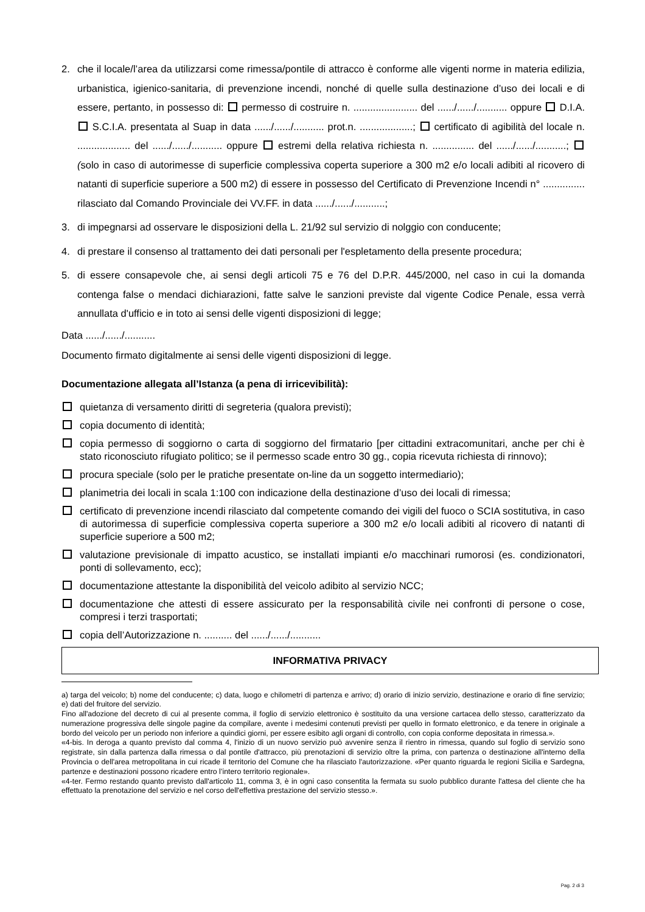2. che il locale/l’area da utilizzarsi come rimessa/pontile di attracco è conforme alle vigenti norme in materia edilizia, urbanistica, igienico-sanitaria, di prevenzione incendi, nonché di quelle sulla destinazione d’uso dei locali e di essere, pertanto, in possesso di: permesso di costruire n. ....................... del ....../....../........... oppure D.I.A. S.C.I.A. presentata al Suap in data ....../....../........... prot.n. ...................; certificato di agibilità del locale n. ................... del ....../....../........... oppure estremi della relativa richiesta n. ............... del ....../....../...........; (solo in caso di autorimesse di superficie complessiva coperta superiore a 300 m2 e/o locali adibiti al ricovero di natanti di superficie superiore a 500 m2) di essere in possesso del Certificato di Prevenzione Incendi n° ............... rilasciato dal Comando Provinciale dei VV.FF. in data ....../....../...........;
3. di impegnarsi ad osservare le disposizioni della L. 21/92 sul servizio di nolggio con conducente;
4. di prestare il consenso al trattamento dei dati personali per l'espletamento della presente procedura;
5. di essere consapevole che, ai sensi degli articoli 75 e 76 del D.P.R. 445/2000, nel caso in cui la domanda contenga false o mendaci dichiarazioni, fatte salve le sanzioni previste dal vigente Codice Penale, essa verrà annullata d'ufficio e in toto ai sensi delle vigenti disposizioni di legge;
Data ....../....../...........
Documento firmato digitalmente ai sensi delle vigenti disposizioni di legge.
Documentazione allegata all’Istanza (a pena di irricevibilità):
quietanza di versamento diritti di segreteria (qualora previsti);
copia documento di identità;
copia permesso di soggiorno o carta di soggiorno del firmatario [per cittadini extracomunitari, anche per chi è stato riconosciuto rifugiato politico; se il permesso scade entro 30 gg., copia ricevuta richiesta di rinnovo);
procura speciale (solo per le pratiche presentate on-line da un soggetto intermediario);
planimetria dei locali in scala 1:100 con indicazione della destinazione d’uso dei locali di rimessa;
certificato di prevenzione incendi rilasciato dal competente comando dei vigili del fuoco o SCIA sostitutiva, in caso di autorimessa di superficie complessiva coperta superiore a 300 m2 e/o locali adibiti al ricovero di natanti di superficie superiore a 500 m2;
valutazione previsionale di impatto acustico, se installati impianti e/o macchinari rumorosi (es. condizionatori, ponti di sollevamento, ecc);
documentazione attestante la disponibilità del veicolo adibito al servizio NCC;
documentazione che attesti di essere assicurato per la responsabilità civile nei confronti di persone o cose, compresi i terzi trasportati;
copia dell’Autorizzazione n. .......... del ....../....../...........
INFORMATIVA PRIVACY
a) targa del veicolo; b) nome del conducente; c) data, luogo e chilometri di partenza e arrivo; d) orario di inizio servizio, destinazione e orario di fine servizio; e) dati del fruitore del servizio.
Fino all'adozione del decreto di cui al presente comma, il foglio di servizio elettronico è sostituito da una versione cartacea dello stesso, caratterizzato da numerazione progressiva delle singole pagine da compilare, avente i medesimi contenuti previsti per quello in formato elettronico, e da tenere in originale a bordo del veicolo per un periodo non inferiore a quindici giorni, per essere esibito agli organi di controllo, con copia conforme depositata in rimessa.».
«4-bis. In deroga a quanto previsto dal comma 4, l'inizio di un nuovo servizio può avvenire senza il rientro in rimessa, quando sul foglio di servizio sono registrate, sin dalla partenza dalla rimessa o dal pontile d'attracco, più prenotazioni di servizio oltre la prima, con partenza o destinazione all'interno della Provincia o dell'area metropolitana in cui ricade il territorio del Comune che ha rilasciato l'autorizzazione. «Per quanto riguarda le regioni Sicilia e Sardegna, partenze e destinazioni possono ricadere entro l’intero territorio regionale».
«4-ter. Fermo restando quanto previsto dall'articolo 11, comma 3, è in ogni caso consentita la fermata su suolo pubblico durante l'attesa del cliente che ha effettuato la prenotazione del servizio e nel corso dell'effettiva prestazione del servizio stesso.».
Pag. 2 di 3